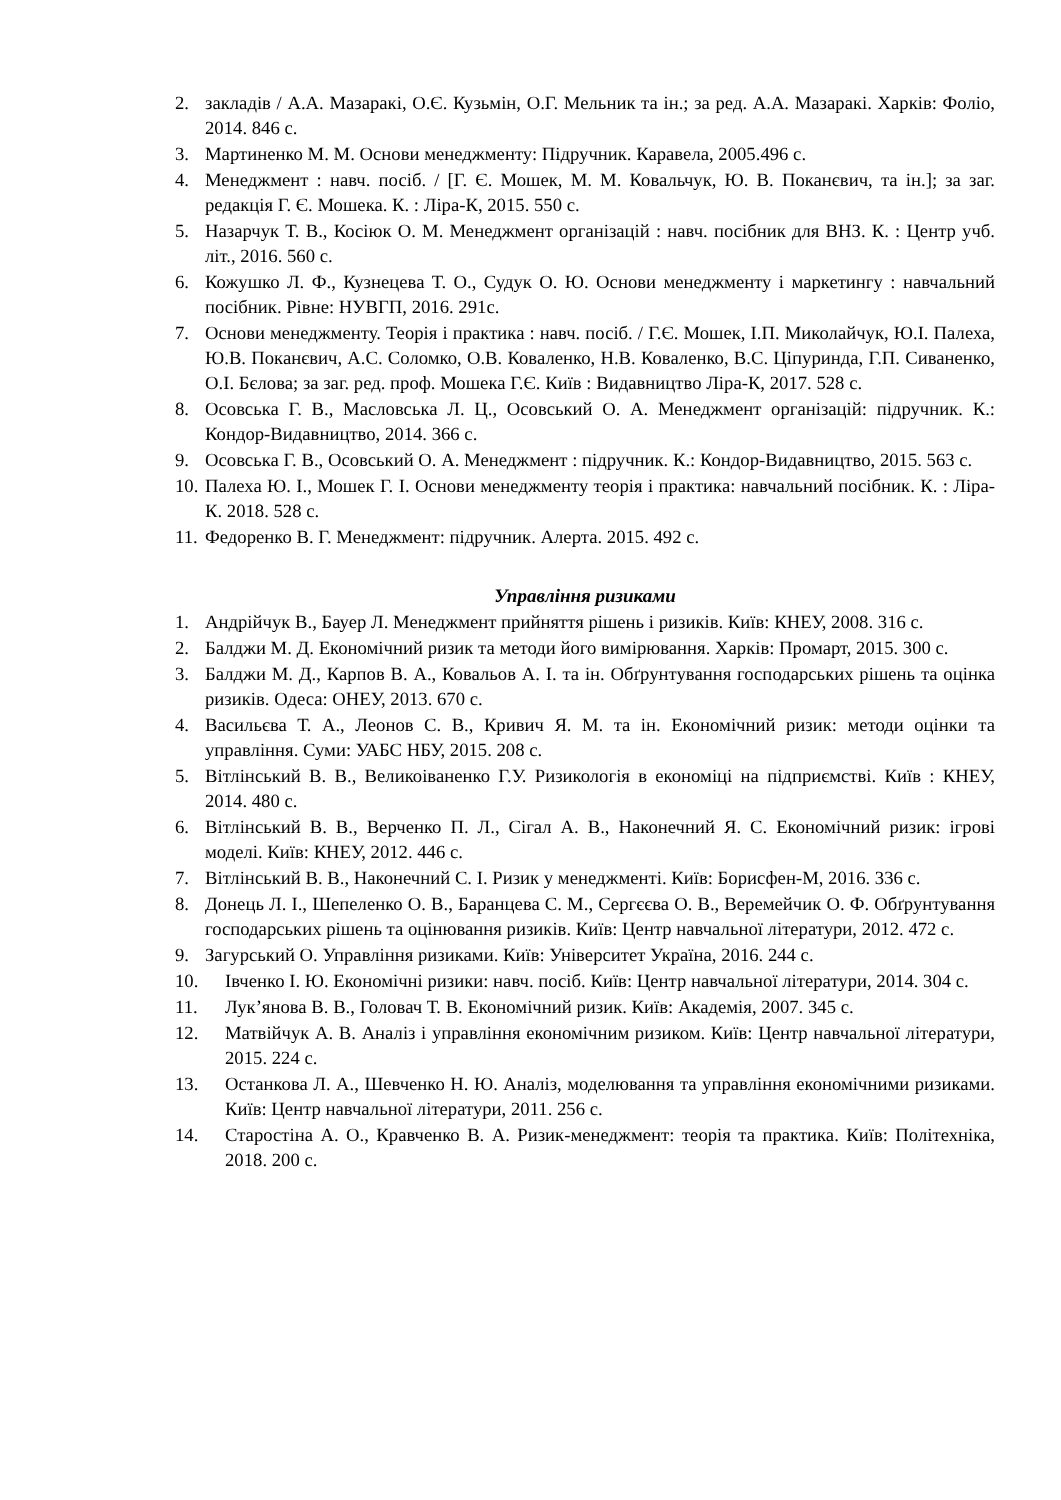2. закладів / А.А. Мазаракі, О.Є. Кузьмін, О.Г. Мельник та ін.; за ред. А.А. Мазаракі. Харків: Фоліо, 2014. 846 с.
3. Мартиненко М. М. Основи менеджменту: Підручник. Каравела, 2005.496 с.
4. Менеджмент : навч. посіб. / [Г. Є. Мошек, М. М. Ковальчук, Ю. В. Поканєвич, та ін.]; за заг. редакція Г. Є. Мошека. К. : Ліра-К, 2015. 550 с.
5. Назарчук Т. В., Косіюк О. М. Менеджмент організацій : навч. посібник для ВНЗ. К. : Центр учб. літ., 2016. 560 с.
6. Кожушко Л. Ф., Кузнецева Т. О., Судук О. Ю. Основи менеджменту і маркетингу : навчальний посібник. Рівне: НУВГП, 2016. 291с.
7. Основи менеджменту. Теорія і практика : навч. посіб. / Г.Є. Мошек, І.П. Миколайчук, Ю.І. Палеха, Ю.В. Поканєвич, А.С. Соломко, О.В. Коваленко, Н.В. Коваленко, В.С. Ціпуринда, Г.П. Сиваненко, О.І. Бєлова; за заг. ред. проф. Мошека Г.Є. Київ : Видавництво Ліра-К, 2017. 528 с.
8. Осовська Г. В., Масловська Л. Ц., Осовський О. А. Менеджмент організацій: підручник. К.: Кондор-Видавництво, 2014. 366 с.
9. Осовська Г. В., Осовський О. А. Менеджмент : підручник. К.: Кондор-Видавництво, 2015. 563 с.
10. Палеха Ю. І., Мошек Г. І. Основи менеджменту теорія і практика: навчальний посібник. К. : Ліра-К. 2018. 528 с.
11. Федоренко В. Г. Менеджмент: підручник. Алерта. 2015. 492 с.
Управління ризиками
1. Андрійчук В., Бауер Л. Менеджмент прийняття рішень і ризиків. Київ: КНЕУ, 2008. 316 с.
2. Балджи М. Д. Економічний ризик та методи його вимірювання. Харків: Промарт, 2015. 300 с.
3. Балджи М. Д., Карпов В. А., Ковальов А. І. та ін. Обґрунтування господарських рішень та оцінка ризиків. Одеса: ОНЕУ, 2013. 670 с.
4. Васильєва Т. А., Леонов С. В., Кривич Я. М. та ін. Економічний ризик: методи оцінки та управління. Суми: УАБС НБУ, 2015. 208 с.
5. Вітлінський В. В., Великоіваненко Г.У. Ризикологія в економіці на підприємстві. Київ : КНЕУ, 2014. 480 с.
6. Вітлінський В. В., Верченко П. Л., Сігал А. В., Наконечний Я. С. Економічний ризик: ігрові моделі. Київ: КНЕУ, 2012. 446 с.
7. Вітлінський В. В., Наконечний С. І. Ризик у менеджменті. Київ: Борисфен-М, 2016. 336 с.
8. Донець Л. І., Шепеленко О. В., Баранцева С. М., Сергєєва О. В., Веремейчик О. Ф. Обґрунтування господарських рішень та оцінювання ризиків. Київ: Центр навчальної літератури, 2012. 472 с.
9. Загурський О. Управління ризиками. Київ: Університет Україна, 2016. 244 с.
10. Івченко І. Ю. Економічні ризики: навч. посіб. Київ: Центр навчальної літератури, 2014. 304 с.
11. Лук’янова В. В., Головач Т. В. Економічний ризик. Київ: Академія, 2007. 345 с.
12. Матвійчук А. В. Аналіз і управління економічним ризиком. Київ: Центр навчальної літератури, 2015. 224 с.
13. Останкова Л. А., Шевченко Н. Ю. Аналіз, моделювання та управління економічними ризиками. Київ: Центр навчальної літератури, 2011. 256 с.
14. Старостіна А. О., Кравченко В. А. Ризик-менеджмент: теорія та практика. Київ: Політехніка, 2018. 200 с.